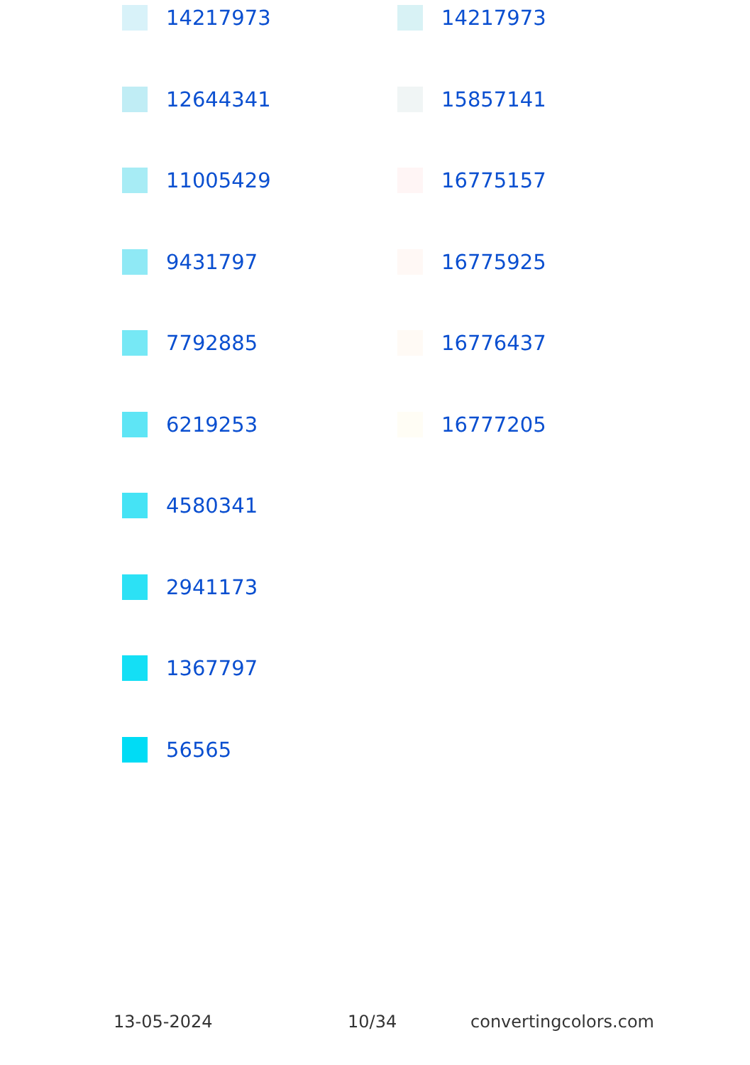14217973
12644341
11005429
9431797
7792885
6219253
4580341
2941173
1367797
56565
14217973
15857141
16775157
16775925
16776437
16777205
13-05-2024 10/34 convertingcolors.com